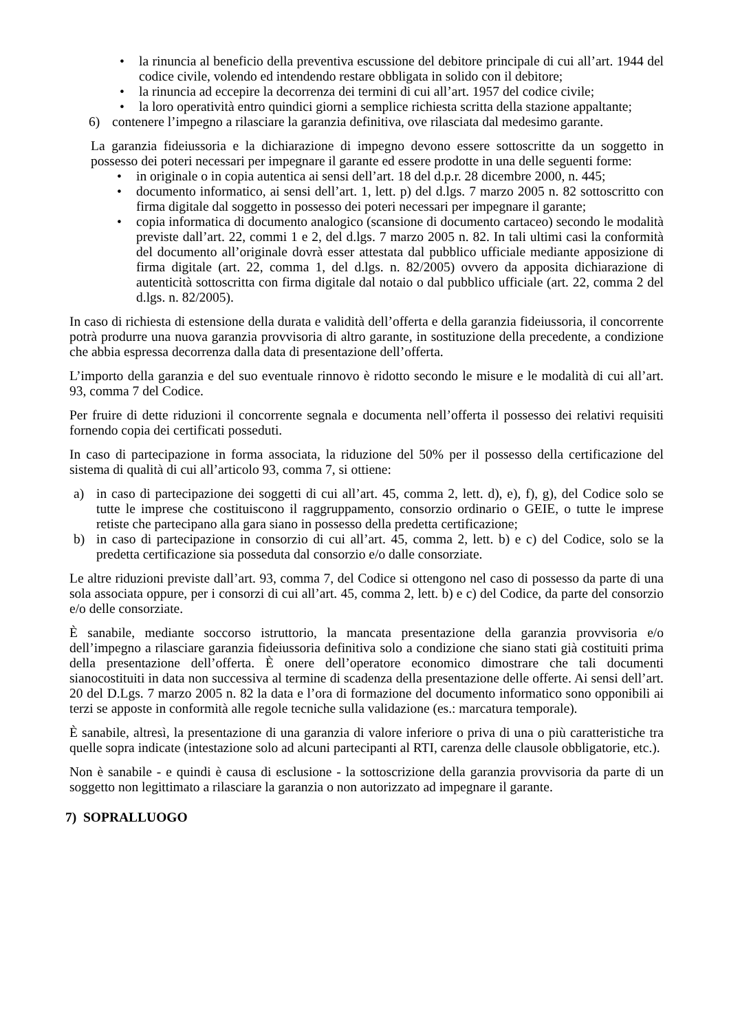• la rinuncia al beneficio della preventiva escussione del debitore principale di cui all’art. 1944 del codice civile, volendo ed intendendo restare obbligata in solido con il debitore;
• la rinuncia ad eccepire la decorrenza dei termini di cui all’art. 1957 del codice civile;
• la loro operatività entro quindici giorni a semplice richiesta scritta della stazione appaltante;
6) contenere l’impegno a rilasciare la garanzia definitiva, ove rilasciata dal medesimo garante.
La garanzia fideiussoria e la dichiarazione di impegno devono essere sottoscritte da un soggetto in possesso dei poteri necessari per impegnare il garante ed essere prodotte in una delle seguenti forme:
• in originale o in copia autentica ai sensi dell’art. 18 del d.p.r. 28 dicembre 2000, n. 445;
• documento informatico, ai sensi dell’art. 1, lett. p) del d.lgs. 7 marzo 2005 n. 82 sottoscritto con firma digitale dal soggetto in possesso dei poteri necessari per impegnare il garante;
• copia informatica di documento analogico (scansione di documento cartaceo) secondo le modalità previste dall’art. 22, commi 1 e 2, del d.lgs. 7 marzo 2005 n. 82. In tali ultimi casi la conformità del documento all’originale dovrà esser attestata dal pubblico ufficiale mediante apposizione di firma digitale (art. 22, comma 1, del d.lgs. n. 82/2005) ovvero da apposita dichiarazione di autenticità sottoscritta con firma digitale dal notaio o dal pubblico ufficiale (art. 22, comma 2 del d.lgs. n. 82/2005).
In caso di richiesta di estensione della durata e validità dell’offerta e della garanzia fideiussoria, il concorrente potrà produrre una nuova garanzia provvisoria di altro garante, in sostituzione della precedente, a condizione che abbia espressa decorrenza dalla data di presentazione dell’offerta.
L’importo della garanzia e del suo eventuale rinnovo è ridotto secondo le misure e le modalità di cui all’art. 93, comma 7 del Codice.
Per fruire di dette riduzioni il concorrente segnala e documenta nell’offerta il possesso dei relativi requisiti fornendo copia dei certificati posseduti.
In caso di partecipazione in forma associata, la riduzione del 50% per il possesso della certificazione del sistema di qualità di cui all’articolo 93, comma 7, si ottiene:
a) in caso di partecipazione dei soggetti di cui all’art. 45, comma 2, lett. d), e), f), g), del Codice solo se tutte le imprese che costituiscono il raggruppamento, consorzio ordinario o GEIE, o tutte le imprese retiste che partecipano alla gara siano in possesso della predetta certificazione;
b) in caso di partecipazione in consorzio di cui all’art. 45, comma 2, lett. b) e c) del Codice, solo se la predetta certificazione sia posseduta dal consorzio e/o dalle consorziate.
Le altre riduzioni previste dall’art. 93, comma 7, del Codice si ottengono nel caso di possesso da parte di una sola associata oppure, per i consorzi di cui all’art. 45, comma 2, lett. b) e c) del Codice, da parte del consorzio e/o delle consorziate.
È sanabile, mediante soccorso istruttorio, la mancata presentazione della garanzia provvisoria e/o dell’impegno a rilasciare garanzia fideiussoria definitiva solo a condizione che siano stati già costituiti prima della presentazione dell’offerta. È onere dell’operatore economico dimostrare che tali documenti sianocostituiti in data non successiva al termine di scadenza della presentazione delle offerte. Ai sensi dell’art. 20 del D.Lgs. 7 marzo 2005 n. 82 la data e l’ora di formazione del documento informatico sono opponibili ai terzi se apposte in conformità alle regole tecniche sulla validazione (es.: marcatura temporale).
È sanabile, altresì, la presentazione di una garanzia di valore inferiore o priva di una o più caratteristiche tra quelle sopra indicate (intestazione solo ad alcuni partecipanti al RTI, carenza delle clausole obbligatorie, etc.).
Non è sanabile - e quindi è causa di esclusione - la sottoscrizione della garanzia provvisoria da parte di un soggetto non legittimato a rilasciare la garanzia o non autorizzato ad impegnare il garante.
7) SOPRALLUOGO